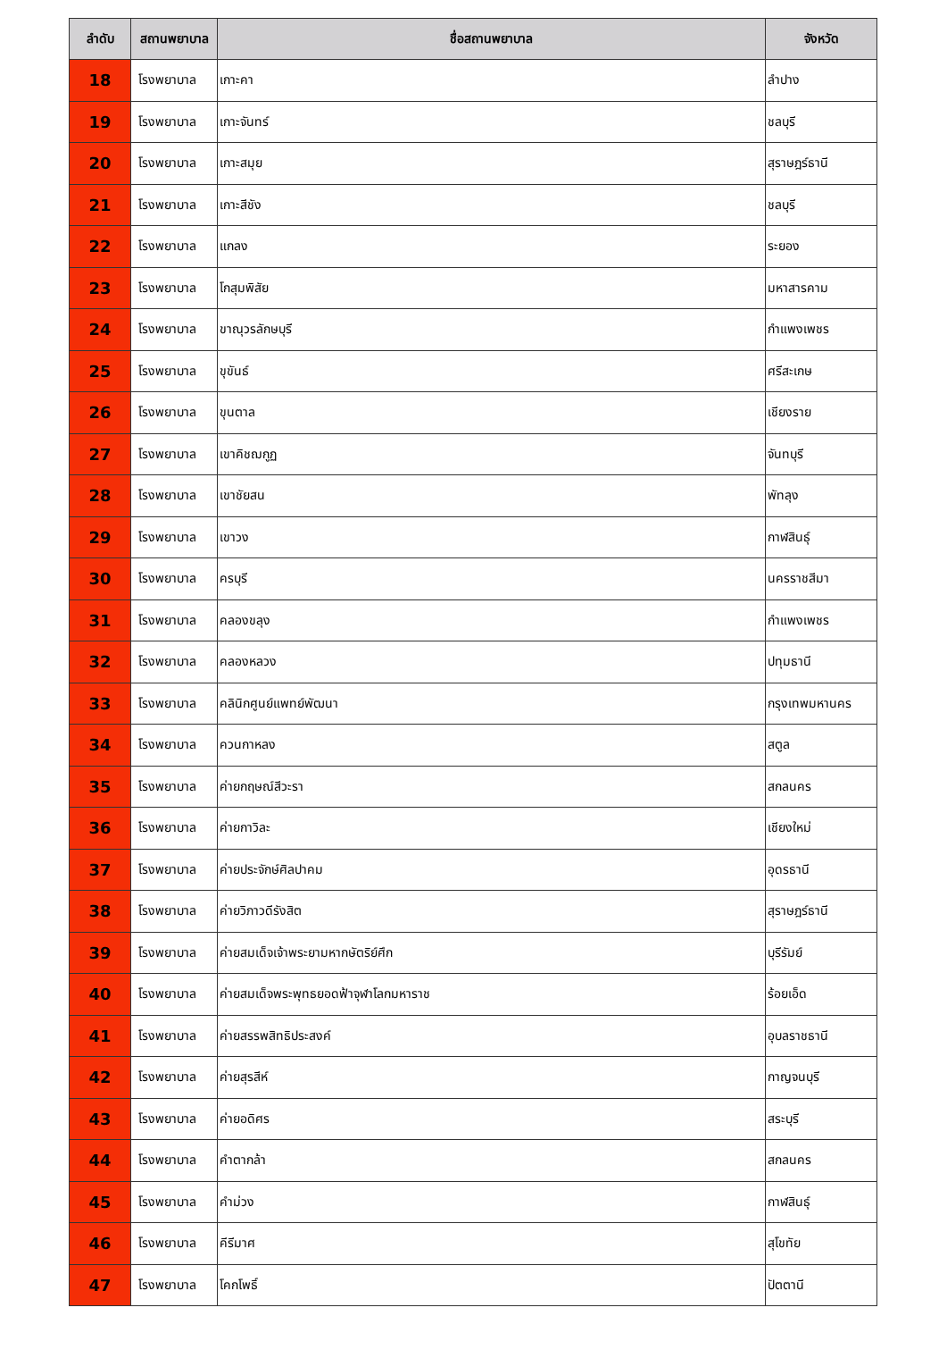| ลำดับ | สถานพยาบาล | ชื่อสถานพยาบาล | จังหวัด |
| --- | --- | --- | --- |
| 18 | โรงพยาบาล | เกาะคา | ลำปาง |
| 19 | โรงพยาบาล | เกาะจันทร์ | ชลบุรี |
| 20 | โรงพยาบาล | เกาะสมุย | สุราษฎร์ธานี |
| 21 | โรงพยาบาล | เกาะสีชัง | ชลบุรี |
| 22 | โรงพยาบาล | แกลง | ระยอง |
| 23 | โรงพยาบาล | โกสุมพิสัย | มหาสารคาม |
| 24 | โรงพยาบาล | ขาณุวรลักษบุรี | กำแพงเพชร |
| 25 | โรงพยาบาล | ขุขันธ์ | ศรีสะเกษ |
| 26 | โรงพยาบาล | ขุนตาล | เชียงราย |
| 27 | โรงพยาบาล | เขาคิชฌกูฏ | จันทบุรี |
| 28 | โรงพยาบาล | เขาชัยสน | พัทลุง |
| 29 | โรงพยาบาล | เขาวง | กาฬสินธุ์ |
| 30 | โรงพยาบาล | ครบุรี | นครราชสีมา |
| 31 | โรงพยาบาล | คลองขลุง | กำแพงเพชร |
| 32 | โรงพยาบาล | คลองหลวง | ปทุมธานี |
| 33 | โรงพยาบาล | คลินิกศูนย์แพทย์พัฒนา | กรุงเทพมหานคร |
| 34 | โรงพยาบาล | ควนกาหลง | สตูล |
| 35 | โรงพยาบาล | ค่ายกฤษณ์สีวะรา | สกลนคร |
| 36 | โรงพยาบาล | ค่ายกาวิละ | เชียงใหม่ |
| 37 | โรงพยาบาล | ค่ายประจักษ์ศิลปาคม | อุดรธานี |
| 38 | โรงพยาบาล | ค่ายวิภาวดีรังสิต | สุราษฎร์ธานี |
| 39 | โรงพยาบาล | ค่ายสมเด็จเจ้าพระยามหากษัตริย์ศึก | บุรีรัมย์ |
| 40 | โรงพยาบาล | ค่ายสมเด็จพระพุทธยอดฟ้าจุฬาโลกมหาราช | ร้อยเอ็ด |
| 41 | โรงพยาบาล | ค่ายสรรพสิทธิประสงค์ | อุบลราชธานี |
| 42 | โรงพยาบาล | ค่ายสุรสีห์ | กาญจนบุรี |
| 43 | โรงพยาบาล | ค่ายอดิศร | สระบุรี |
| 44 | โรงพยาบาล | คำตากล้า | สกลนคร |
| 45 | โรงพยาบาล | คำม่วง | กาฬสินธุ์ |
| 46 | โรงพยาบาล | คีรีมาศ | สุโขทัย |
| 47 | โรงพยาบาล | โคกโพธิ์ | ปัตตานี |